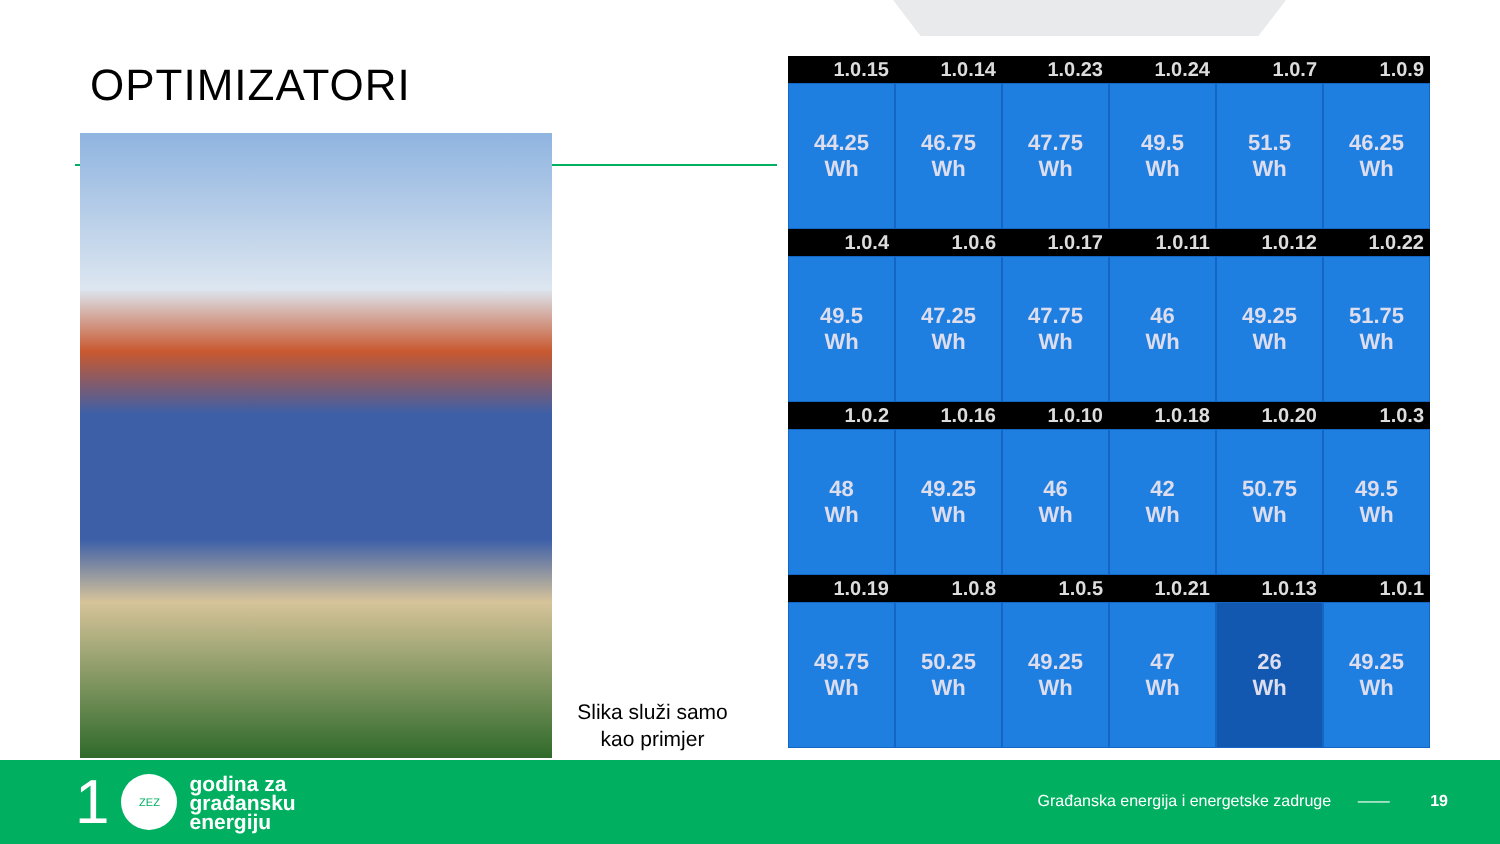OPTIMIZATORI
Slika služi samo kao primjer
1.0.15
1.0.14
1.0.23
1.0.24
1.0.7
1.0.9
44.25
Wh
46.75
Wh
47.75
Wh
49.5
Wh
51.5
Wh
46.25
Wh
1.0.4
1.0.6
1.0.17
1.0.11
1.0.12
1.0.22
49.5
Wh
47.25
Wh
47.75
Wh
46
Wh
49.25
Wh
51.75
Wh
1.0.2
1.0.16
1.0.10
1.0.18
1.0.20
1.0.3
48
Wh
49.25
Wh
46
Wh
42
Wh
50.75
Wh
49.5
Wh
1.0.19
1.0.8
1.0.5
1.0.21
1.0.13
1.0.1
49.75
Wh
50.25
Wh
49.25
Wh
47
Wh
26
Wh
49.25
Wh
1
ZEZ
godina za
građansku
energiju
Građanska energija i energetske zadruge ——
19